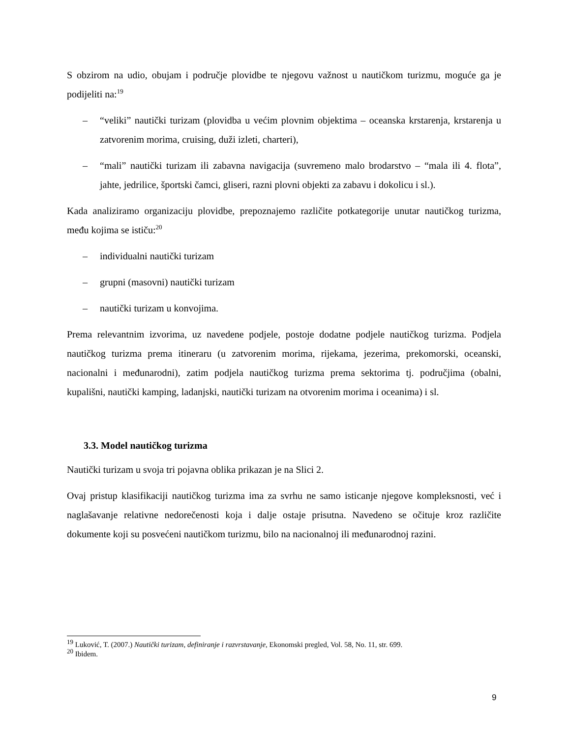S obzirom na udio, obujam i područje plovidbe te njegovu važnost u nautičkom turizmu, moguće ga je podijeliti na:<sup>19</sup>
– “veliki” nautički turizam (plovidba u većim plovnim objektima – oceanska krstarenja, krstarenja u zatvorenim morima, cruising, duži izleti, charteri),
– “mali” nautički turizam ili zabavna navigacija (suvremeno malo brodarstvo – “mala ili 4. flota”, jahte, jedrilice, športski čamci, gliseri, razni plovni objekti za zabavu i dokolicu i sl.).
Kada analiziramo organizaciju plovidbe, prepoznajemo različite potkategorije unutar nautičkog turizma, među kojima se ističu:<sup>20</sup>
– individualni nautički turizam
– grupni (masovni) nautički turizam
– nautički turizam u konvojima.
Prema relevantnim izvorima, uz navedene podjele, postoje dodatne podjele nautičkog turizma. Podjela nautičkog turizma prema itineraru (u zatvorenim morima, rijekama, jezerima, prekomorski, oceanski, nacionalni i međunarodni), zatim podjela nautičkog turizma prema sektorima tj. područjima (obalni, kupališni, nautički kamping, ladanjski, nautički turizam na otvorenim morima i oceanima) i sl.
3.3. Model nautičkog turizma
Nautički turizam u svoja tri pojavna oblika prikazan je na Slici 2.
Ovaj pristup klasifikaciji nautičkog turizma ima za svrhu ne samo isticanje njegove kompleksnosti, već i naglašavanje relativne nedorečenosti koja i dalje ostaje prisutna. Navedeno se očituje kroz različite dokumente koji su posvećeni nautičkom turizmu, bilo na nacionalnoj ili međunarodnoj razini.
<sup>19</sup> Luković, T. (2007.) Nautički turizam, definiranje i razvrstavanje, Ekonomski pregled, Vol. 58, No. 11, str. 699.
<sup>20</sup> Ibidem.
9